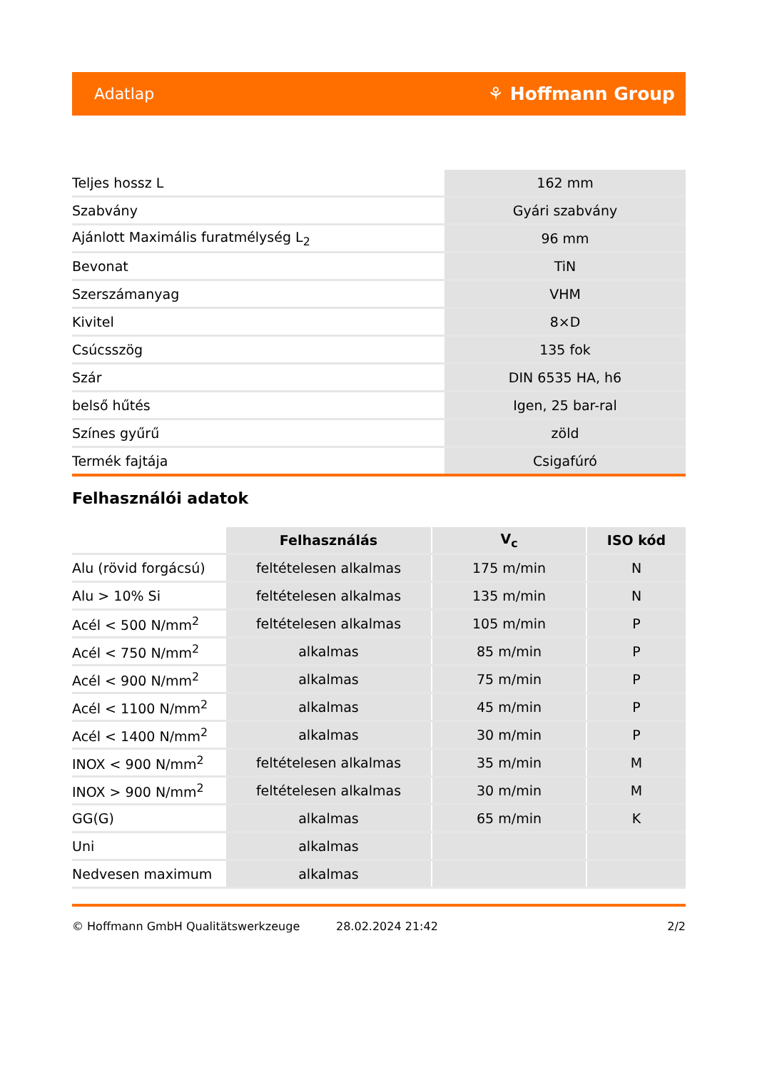Adatlap ⚘ Hoffmann Group
| Teljes hossz L | 162 mm |
| Szabvány | Gyári szabvány |
| Ajánlott Maximális furatmélység L<sub>2</sub> | 96 mm |
| Bevonat | TiN |
| Szerszámanyag | VHM |
| Kivitel | 8×D |
| Csúcsszög | 135 fok |
| Szár | DIN 6535 HA, h6 |
| belső hűtés | Igen, 25 bar-ral |
| Színes gyűrű | zöld |
| Termék fajtája | Csigafúró |
Felhasználói adatok
| | Felhasználás | V<sub>c</sub> | ISO kód |
| Alu (rövid forgácsú) | feltételesen alkalmas | 175 m/min | N |
| Alu > 10% Si | feltételesen alkalmas | 135 m/min | N |
| Acél < 500 N/mm<sup>2</sup> | feltételesen alkalmas | 105 m/min | P |
| Acél < 750 N/mm<sup>2</sup> | alkalmas | 85 m/min | P |
| Acél < 900 N/mm<sup>2</sup> | alkalmas | 75 m/min | P |
| Acél < 1100 N/mm<sup>2</sup> | alkalmas | 45 m/min | P |
| Acél < 1400 N/mm<sup>2</sup> | alkalmas | 30 m/min | P |
| INOX < 900 N/mm<sup>2</sup> | feltételesen alkalmas | 35 m/min | M |
| INOX > 900 N/mm<sup>2</sup> | feltételesen alkalmas | 30 m/min | M |
| GG(G) | alkalmas | 65 m/min | K |
| Uni | alkalmas | | |
| Nedvesen maximum | alkalmas | | |
© Hoffmann GmbH Qualitätswerkzeuge 28.02.2024 21:42 2/2